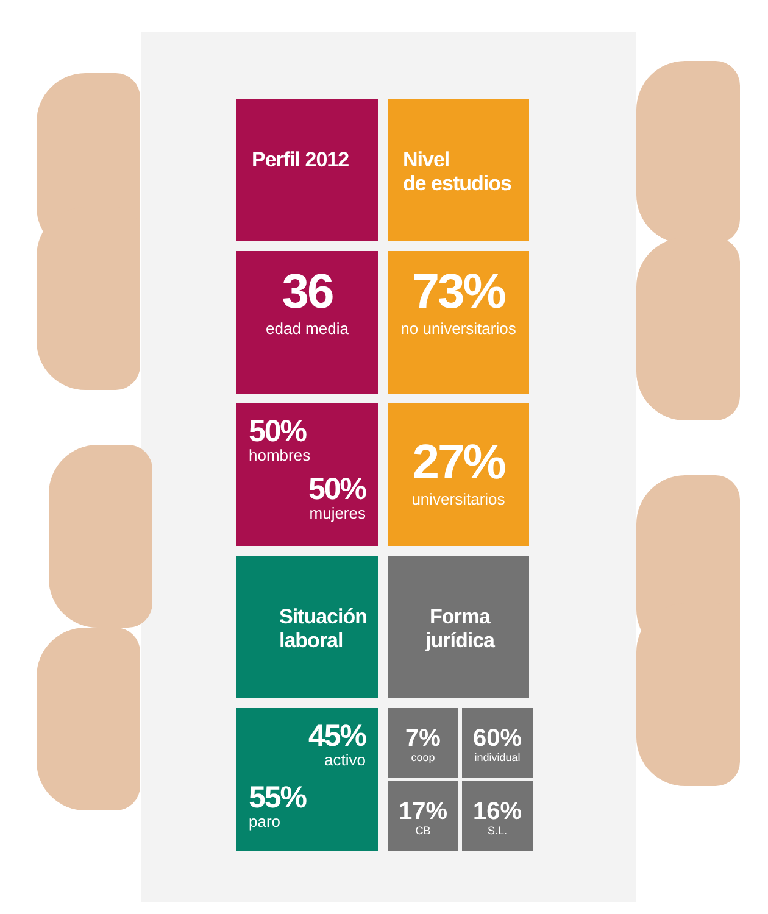Perfil 2012 Nivel
de estudios
36
edad media
73%
no universitarios
50%
hombres
50%
mujeres
27%
universitarios
Situación
laboral
Forma
jurídica
45%
activo
55%
paro
7%
coop
60%
individual
17%
CB
16%
S.L.